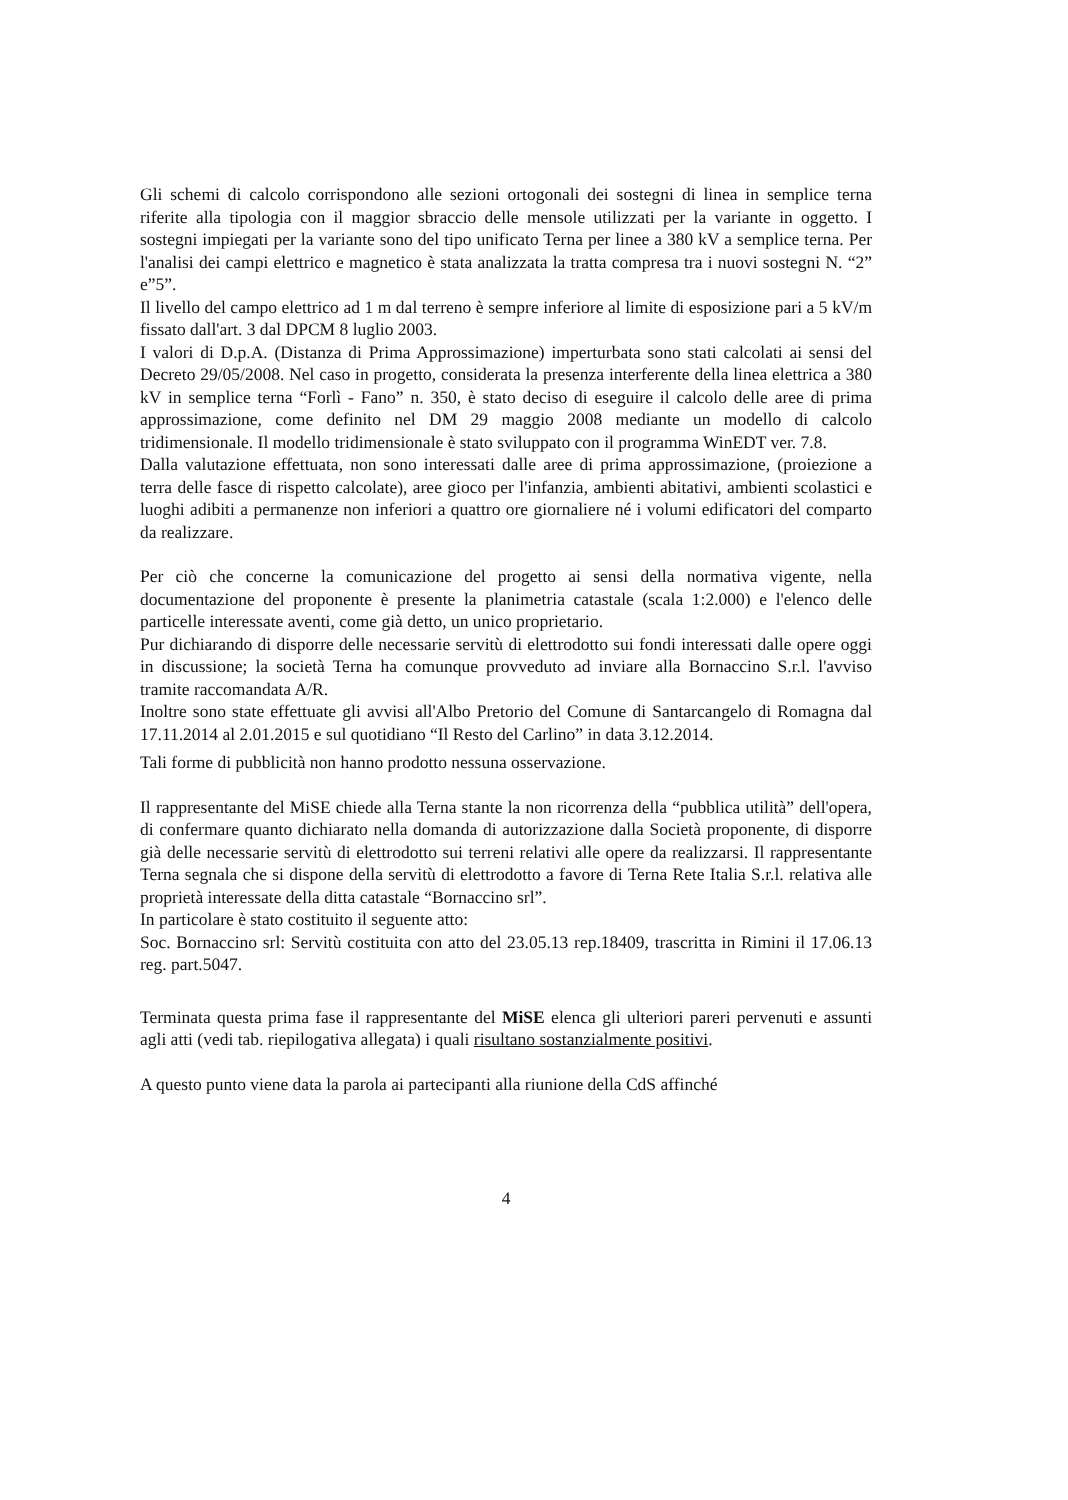Gli schemi di calcolo corrispondono alle sezioni ortogonali dei sostegni di linea in semplice terna riferite alla tipologia con il maggior sbraccio delle mensole utilizzati per la variante in oggetto. I sostegni impiegati per la variante sono del tipo unificato Terna per linee a 380 kV a semplice terna. Per l'analisi dei campi elettrico e magnetico è stata analizzata la tratta compresa tra i nuovi sostegni N. “2” e”5”.
Il livello del campo elettrico ad 1 m dal terreno è sempre inferiore al limite di esposizione pari a 5 kV/m fissato dall'art. 3 dal DPCM 8 luglio 2003.
I valori di D.p.A. (Distanza di Prima Approssimazione) imperturbata sono stati calcolati ai sensi del Decreto 29/05/2008. Nel caso in progetto, considerata la presenza interferente della linea elettrica a 380 kV in semplice terna “Forlì - Fano” n. 350, è stato deciso di eseguire il calcolo delle aree di prima approssimazione, come definito nel DM 29 maggio 2008 mediante un modello di calcolo tridimensionale. Il modello tridimensionale è stato sviluppato con il programma WinEDT ver. 7.8.
Dalla valutazione effettuata, non sono interessati dalle aree di prima approssimazione, (proiezione a terra delle fasce di rispetto calcolate), aree gioco per l'infanzia, ambienti abitativi, ambienti scolastici e luoghi adibiti a permanenze non inferiori a quattro ore giornaliere né i volumi edificatori del comparto da realizzare.
Per ciò che concerne la comunicazione del progetto ai sensi della normativa vigente, nella documentazione del proponente è presente la planimetria catastale (scala 1:2.000) e l'elenco delle particelle interessate aventi, come già detto, un unico proprietario.
Pur dichiarando di disporre delle necessarie servitù di elettrodotto sui fondi interessati dalle opere oggi in discussione; la società Terna ha comunque provveduto ad inviare alla Bornaccino S.r.l. l'avviso tramite raccomandata A/R.
Inoltre sono state effettuate gli avvisi all'Albo Pretorio del Comune di Santarcangelo di Romagna dal 17.11.2014 al 2.01.2015 e sul quotidiano “Il Resto del Carlino” in data 3.12.2014.
Tali forme di pubblicità non hanno prodotto nessuna osservazione.
Il rappresentante del MiSE chiede alla Terna stante la non ricorrenza della “pubblica utilità” dell'opera, di confermare quanto dichiarato nella domanda di autorizzazione dalla Società proponente, di disporre già delle necessarie servitù di elettrodotto sui terreni relativi alle opere da realizzarsi. Il rappresentante Terna segnala che si dispone della servitù di elettrodotto a favore di Terna Rete Italia S.r.l. relativa alle proprietà interessate della ditta catastale “Bornaccino srl”.
In particolare è stato costituito il seguente atto:
Soc. Bornaccino srl: Servitù costituita con atto del 23.05.13 rep.18409, trascritta in Rimini il 17.06.13 reg. part.5047.
Terminata questa prima fase il rappresentante del MiSE elenca gli ulteriori pareri pervenuti e assunti agli atti (vedi tab. riepilogativa allegata) i quali risultano sostanzialmente positivi.
A questo punto viene data la parola ai partecipanti alla riunione della CdS affinché
4